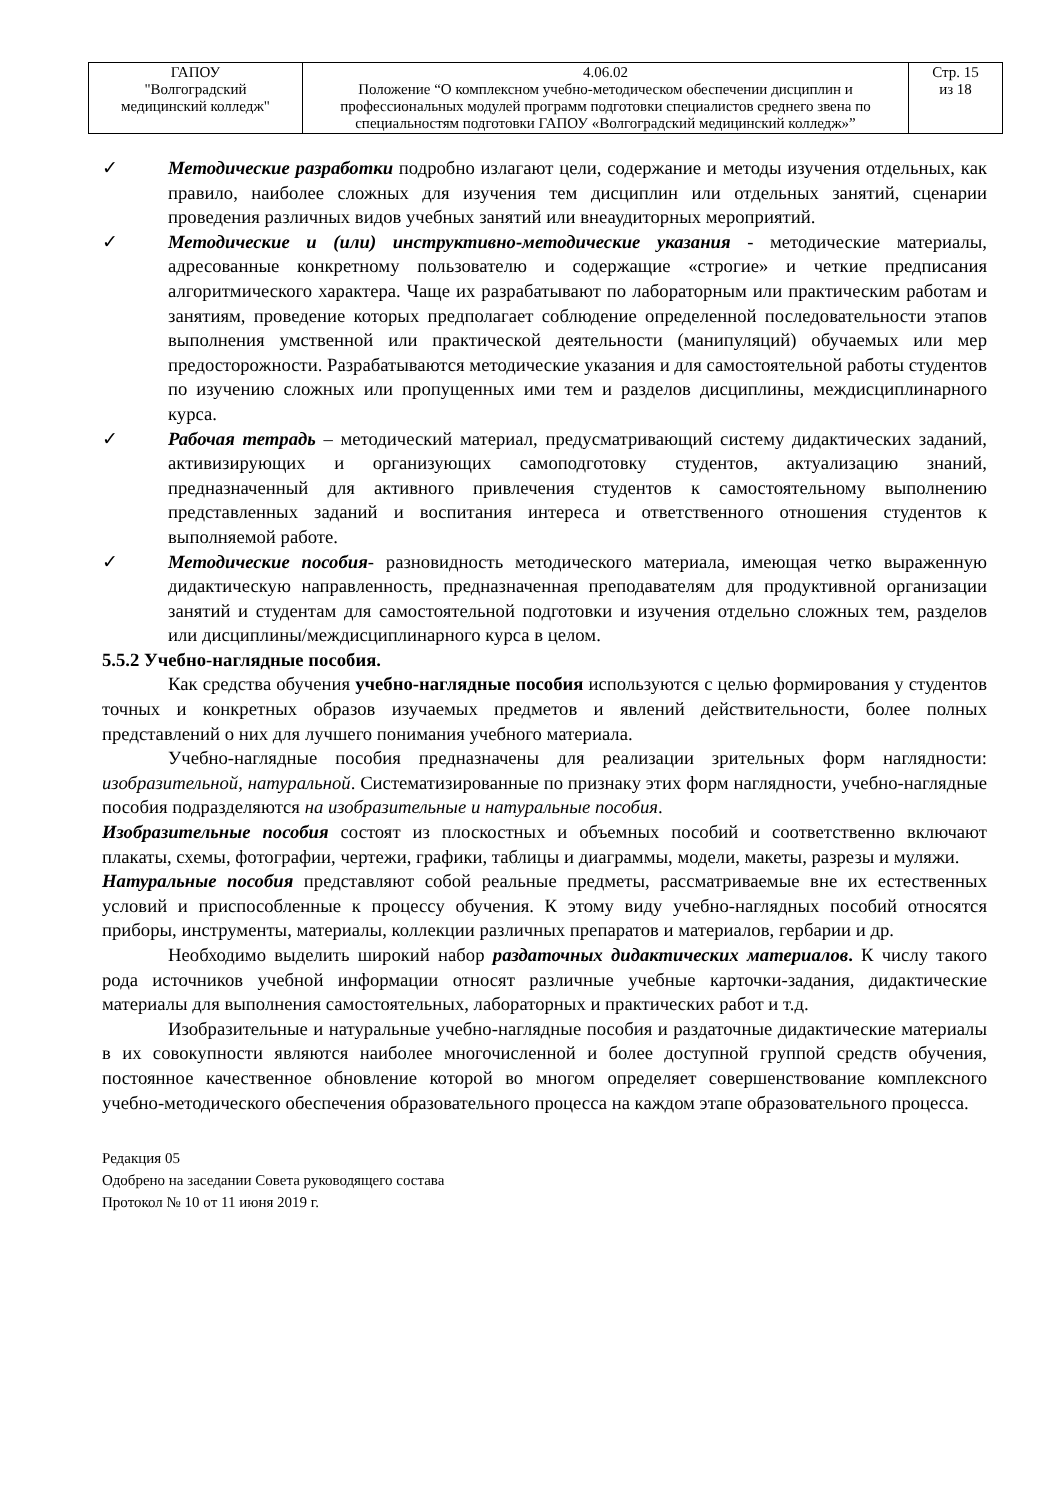| ГАПОУ "Волгоградский медицинский колледж" | 4.06.02 Положение “О комплексном учебно-методическом обеспечении дисциплин и профессиональных модулей программ подготовки специалистов среднего звена по специальностям подготовки ГАПОУ «Волгоградский медицинский колледж»” | Стр. 15 из 18 |
✓ Методические разработки подробно излагают цели, содержание и методы изучения отдельных, как правило, наиболее сложных для изучения тем дисциплин или отдельных занятий, сценарии проведения различных видов учебных занятий или внеаудиторных мероприятий.
✓ Методические и (или) инструктивно-методические указания - методические материалы, адресованные конкретному пользователю и содержащие «строгие» и четкие предписания алгоритмического характера. Чаще их разрабатывают по лабораторным или практическим работам и занятиям, проведение которых предполагает соблюдение определенной последовательности этапов выполнения умственной или практической деятельности (манипуляций) обучаемых или мер предосторожности. Разрабатываются методические указания и для самостоятельной работы студентов по изучению сложных или пропущенных ими тем и разделов дисциплины, междисциплинарного курса.
✓ Рабочая тетрадь – методический материал, предусматривающий систему дидактических заданий, активизирующих и организующих самоподготовку студентов, актуализацию знаний, предназначенный для активного привлечения студентов к самостоятельному выполнению представленных заданий и воспитания интереса и ответственного отношения студентов к выполняемой работе.
✓ Методические пособия- разновидность методического материала, имеющая четко выраженную дидактическую направленность, предназначенная преподавателям для продуктивной организации занятий и студентам для самостоятельной подготовки и изучения отдельно сложных тем, разделов или дисциплины/междисциплинарного курса в целом.
5.5.2 Учебно-наглядные пособия.
Как средства обучения учебно-наглядные пособия используются с целью формирования у студентов точных и конкретных образов изучаемых предметов и явлений действительности, более полных представлений о них для лучшего понимания учебного материала.
Учебно-наглядные пособия предназначены для реализации зрительных форм наглядности: изобразительной, натуральной. Систематизированные по признаку этих форм наглядности, учебно-наглядные пособия подразделяются на изобразительные и натуральные пособия.
Изобразительные пособия состоят из плоскостных и объемных пособий и соответственно включают плакаты, схемы, фотографии, чертежи, графики, таблицы и диаграммы, модели, макеты, разрезы и муляжи.
Натуральные пособия представляют собой реальные предметы, рассматриваемые вне их естественных условий и приспособленные к процессу обучения. К этому виду учебно-наглядных пособий относятся приборы, инструменты, материалы, коллекции различных препаратов и материалов, гербарии и др.
Необходимо выделить широкий набор раздаточных дидактических материалов. К числу такого рода источников учебной информации относят различные учебные карточки-задания, дидактические материалы для выполнения самостоятельных, лабораторных и практических работ и т.д.
Изобразительные и натуральные учебно-наглядные пособия и раздаточные дидактические материалы в их совокупности являются наиболее многочисленной и более доступной группой средств обучения, постоянное качественное обновление которой во многом определяет совершенствование комплексного учебно-методического обеспечения образовательного процесса на каждом этапе образовательного процесса.
Редакция 05
Одобрено на заседании Совета руководящего состава
Протокол № 10 от 11 июня 2019 г.